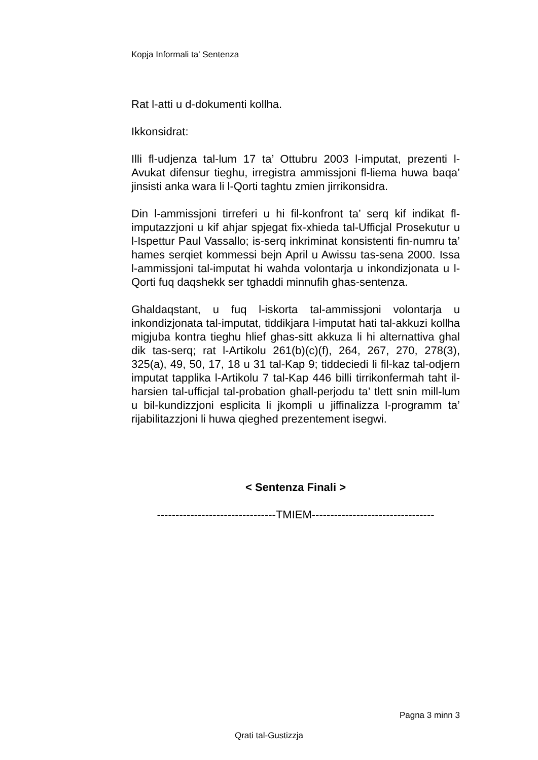Kopja Informali ta' Sentenza
Rat l-atti u d-dokumenti kollha.
Ikkonsidrat:
Illi fl-udjenza tal-lum 17 ta’ Ottubru 2003 l-imputat, prezenti l-Avukat difensur tieghu, irregistra ammissjoni fl-liema huwa baqa’ jinsisti anka wara li l-Qorti taghtu zmien jirrikonsidra.
Din l-ammissjoni tirreferi u hi fil-konfront ta’ serq kif indikat fl-imputazzjoni u kif ahjar spjegat fix-xhieda tal-Ufficjal Prosekutur u l-Ispettur Paul Vassallo; is-serq inkriminat konsistenti fin-numru ta’ hames serqiet kommessi bejn April u Awissu tas-sena 2000. Issa l-ammissjoni tal-imputat hi wahda volontarja u inkondizjonata u l-Qorti fuq daqshekk ser tghaddi minnufih ghas-sentenza.
Ghaldaqstant, u fuq l-iskorta tal-ammissjoni volontarja u inkondizjonata tal-imputat, tiddikjara l-imputat hati tal-akkuzi kollha migjuba kontra tieghu hlief ghas-sitt akkuza li hi alternattiva ghal dik tas-serq; rat l-Artikolu 261(b)(c)(f), 264, 267, 270, 278(3), 325(a), 49, 50, 17, 18 u 31 tal-Kap 9; tiddeciedi li fil-kaz tal-odjern imputat tapplika l-Artikolu 7 tal-Kap 446 billi tirrikonfermah taht il-harsien tal-ufficjal tal-probation ghall-perjodu ta’ tlett snin mill-lum u bil-kundizzjoni esplicita li jkompli u jiffinalizza l-programm ta’ rijabilitazzjoni li huwa qieghed prezentement isegwi.
< Sentenza Finali >
--------------------------------TMIEM---------------------------------
Pagna 3 minn 3
Qrati tal-Gustizzja